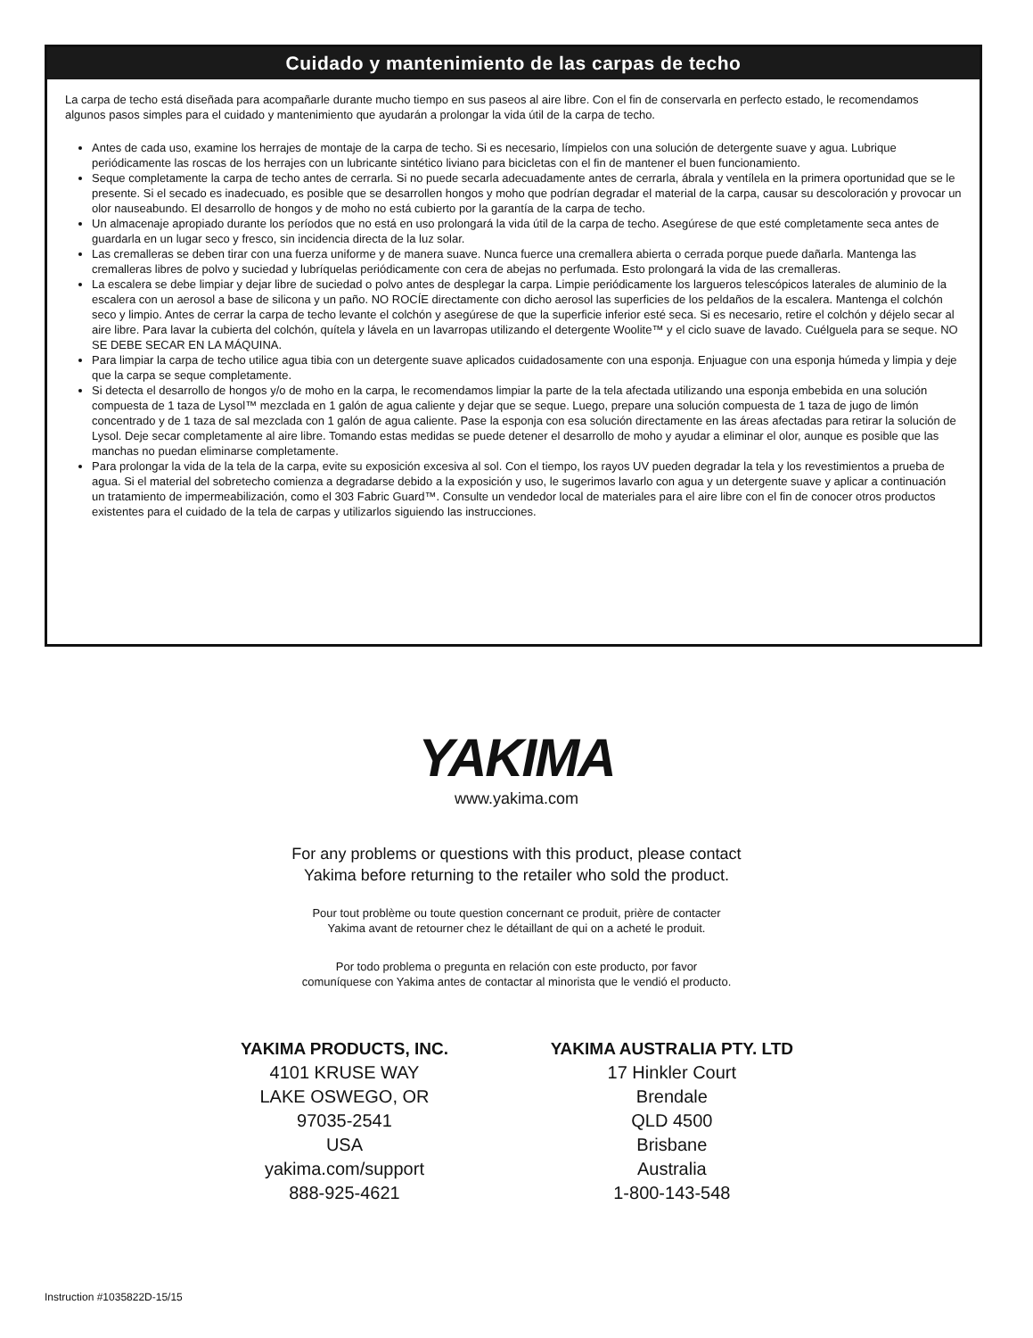Cuidado y mantenimiento de las carpas de techo
La carpa de techo está diseñada para acompañarle durante mucho tiempo en sus paseos al aire libre. Con el fin de conservarla en perfecto estado, le recomendamos algunos pasos simples para el cuidado y mantenimiento que ayudarán a prolongar la vida útil de la carpa de techo.
Antes de cada uso, examine los herrajes de montaje de la carpa de techo. Si es necesario, límpielos con una solución de detergente suave y agua. Lubrique periódicamente las roscas de los herrajes con un lubricante sintético liviano para bicicletas con el fin de mantener el buen funcionamiento.
Seque completamente la carpa de techo antes de cerrarla. Si no puede secarla adecuadamente antes de cerrarla, ábrala y ventílela en la primera oportunidad que se le presente. Si el secado es inadecuado, es posible que se desarrollen hongos y moho que podrían degradar el material de la carpa, causar su descoloración y provocar un olor nauseabundo. El desarrollo de hongos y de moho no está cubierto por la garantía de la carpa de techo.
Un almacenaje apropiado durante los períodos que no está en uso prolongará la vida útil de la carpa de techo. Asegúrese de que esté completamente seca antes de guardarla en un lugar seco y fresco, sin incidencia directa de la luz solar.
Las cremalleras se deben tirar con una fuerza uniforme y de manera suave. Nunca fuerce una cremallera abierta o cerrada porque puede dañarla. Mantenga las cremalleras libres de polvo y suciedad y lubríquelas periódicamente con cera de abejas no perfumada. Esto prolongará la vida de las cremalleras.
La escalera se debe limpiar y dejar libre de suciedad o polvo antes de desplegar la carpa. Limpie periódicamente los largueros telescópicos laterales de aluminio de la escalera con un aerosol a base de silicona y un paño. NO ROCÍE directamente con dicho aerosol las superficies de los peldaños de la escalera. Mantenga el colchón seco y limpio. Antes de cerrar la carpa de techo levante el colchón y asegúrese de que la superficie inferior esté seca. Si es necesario, retire el colchón y déjelo secar al aire libre. Para lavar la cubierta del colchón, quítela y lávela en un lavarropas utilizando el detergente Woolite™ y el ciclo suave de lavado. Cuélguela para se seque. NO SE DEBE SECAR EN LA MÁQUINA.
Para limpiar la carpa de techo utilice agua tibia con un detergente suave aplicados cuidadosamente con una esponja. Enjuague con una esponja húmeda y limpia y deje que la carpa se seque completamente.
Si detecta el desarrollo de hongos y/o de moho en la carpa, le recomendamos limpiar la parte de la tela afectada utilizando una esponja embebida en una solución compuesta de 1 taza de Lysol™ mezclada en 1 galón de agua caliente y dejar que se seque. Luego, prepare una solución compuesta de 1 taza de jugo de limón concentrado y de 1 taza de sal mezclada con 1 galón de agua caliente. Pase la esponja con esa solución directamente en las áreas afectadas para retirar la solución de Lysol. Deje secar completamente al aire libre. Tomando estas medidas se puede detener el desarrollo de moho y ayudar a eliminar el olor, aunque es posible que las manchas no puedan eliminarse completamente.
Para prolongar la vida de la tela de la carpa, evite su exposición excesiva al sol. Con el tiempo, los rayos UV pueden degradar la tela y los revestimientos a prueba de agua. Si el material del sobretecho comienza a degradarse debido a la exposición y uso, le sugerimos lavarlo con agua y un detergente suave y aplicar a continuación un tratamiento de impermeabilización, como el 303 Fabric Guard™. Consulte un vendedor local de materiales para el aire libre con el fin de conocer otros productos existentes para el cuidado de la tela de carpas y utilizarlos siguiendo las instrucciones.
YAKIMA
www.yakima.com
For any problems or questions with this product, please contact
Yakima before returning to the retailer who sold the product.
Pour tout problème ou toute question concernant ce produit, prière de contacter
Yakima avant de retourner chez le détaillant de qui on a acheté le produit.
Por todo problema o pregunta en relación con este producto, por favor
comuníquese con Yakima antes de contactar al minorista que le vendió el producto.
YAKIMA PRODUCTS, INC.
4101 KRUSE WAY
LAKE OSWEGO, OR
97035-2541
USA
yakima.com/support
888-925-4621
YAKIMA AUSTRALIA PTY. LTD
17 Hinkler Court
Brendale
QLD 4500
Brisbane
Australia
1-800-143-548
Instruction #1035822D-15/15